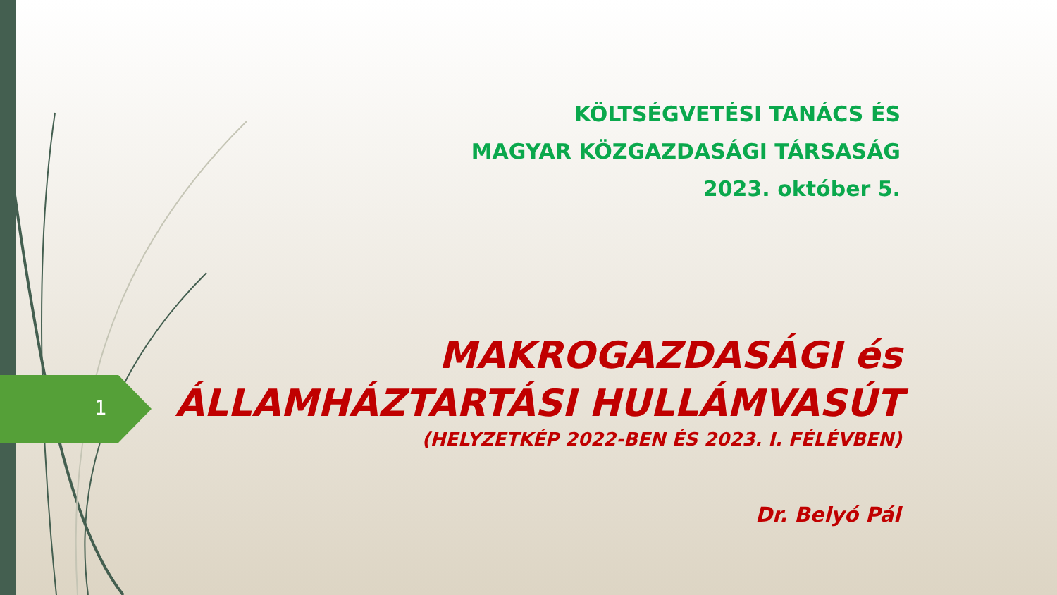1
KÖLTSÉGVETÉSI TANÁCS ÉS
MAGYAR KÖZGAZDASÁGI TÁRSASÁG
2023. október 5.
MAKROGAZDASÁGI és
ÁLLAMHÁZTARTÁSI HULLÁMVASÚT
(HELYZETKÉP 2022-BEN ÉS 2023. I. FÉLÉVBEN)
Dr. Belyó Pál